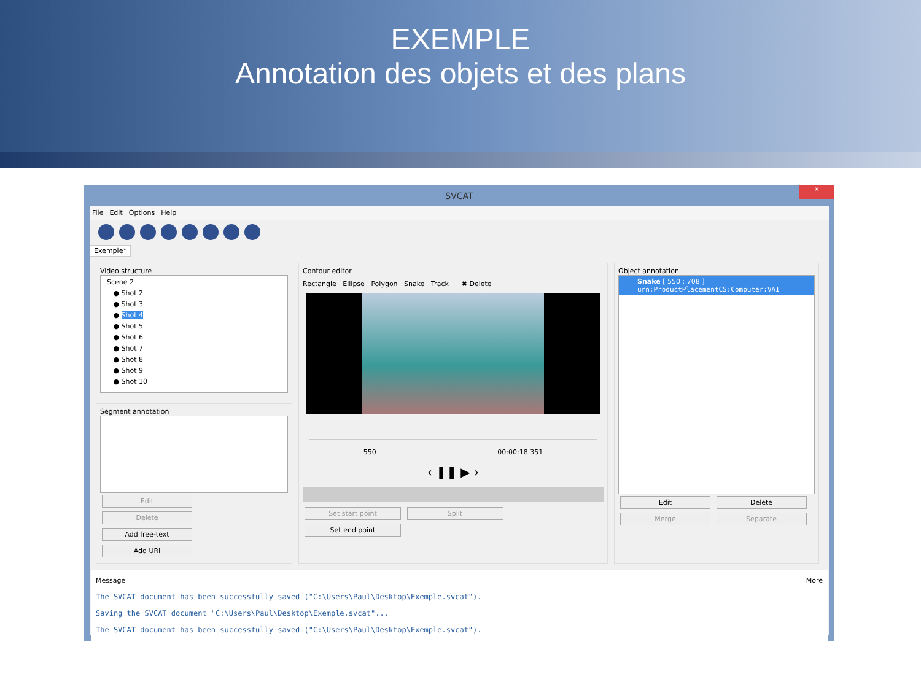EXEMPLE
Annotation des objets et des plans
SVCAT
✕
File Edit Options Help
Exemple*
Video structure
Scene 2
● Shot 2
● Shot 3
● Shot 4
● Shot 5
● Shot 6
● Shot 7
● Shot 8
● Shot 9
● Shot 10
Segment annotation
Edit Delete Add free-text Add URI
Contour editor
Rectangle Ellipse Polygon Snake Track ✖ Delete
550 00:00:18.351
‹ ❚❚ ▶ ›
Set start point Split Set end point
Object annotation
Snake [ 550 ; 708 ]
urn:ProductPlacementCS:Computer:VAI
Edit Delete Merge Separate
Message More
The SVCAT document has been successfully saved ("C:\Users\Paul\Desktop\Exemple.svcat").
Saving the SVCAT document "C:\Users\Paul\Desktop\Exemple.svcat"...
The SVCAT document has been successfully saved ("C:\Users\Paul\Desktop\Exemple.svcat").